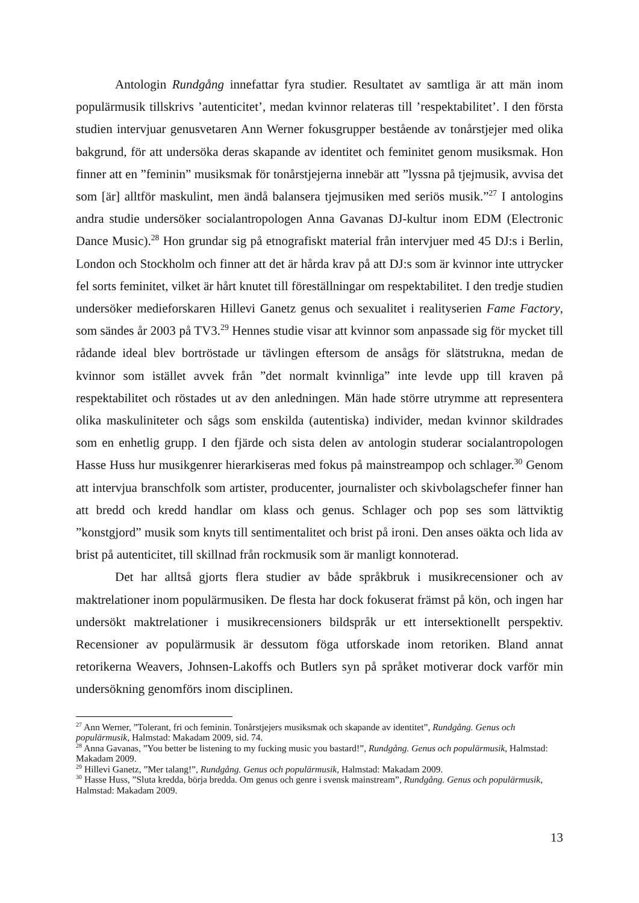Antologin Rundgång innefattar fyra studier. Resultatet av samtliga är att män inom populärmusik tillskrivs ’autenticitet’, medan kvinnor relateras till ’respektabilitet’. I den första studien intervjuar genusvetaren Ann Werner fokusgrupper bestående av tonårstjejer med olika bakgrund, för att undersöka deras skapande av identitet och feminitet genom musiksmak. Hon finner att en ”feminin” musiksmak för tonårstjejerna innebär att ”lyssna på tjejmusik, avvisa det som [är] alltför maskulint, men ändå balansera tjejmusiken med seriös musik.”<sup>27</sup> I antologins andra studie undersöker socialantropologen Anna Gavanas DJ-kultur inom EDM (Electronic Dance Music).<sup>28</sup> Hon grundar sig på etnografiskt material från intervjuer med 45 DJ:s i Berlin, London och Stockholm och finner att det är hårda krav på att DJ:s som är kvinnor inte uttrycker fel sorts feminitet, vilket är hårt knutet till föreställningar om respektabilitet. I den tredje studien undersöker medieforskaren Hillevi Ganetz genus och sexualitet i realityserien Fame Factory, som sändes år 2003 på TV3.<sup>29</sup> Hennes studie visar att kvinnor som anpassade sig för mycket till rådande ideal blev bortröstade ur tävlingen eftersom de ansågs för slätstrukna, medan de kvinnor som istället avvek från ”det normalt kvinnliga” inte levde upp till kraven på respektabilitet och röstades ut av den anledningen. Män hade större utrymme att representera olika maskuliniteter och sågs som enskilda (autentiska) individer, medan kvinnor skildrades som en enhetlig grupp. I den fjärde och sista delen av antologin studerar socialantropologen Hasse Huss hur musikgenrer hierarkiseras med fokus på mainstreampop och schlager.<sup>30</sup> Genom att intervjua branschfolk som artister, producenter, journalister och skivbolagschefer finner han att bredd och kredd handlar om klass och genus. Schlager och pop ses som lättviktig ”konstgjord” musik som knyts till sentimentalitet och brist på ironi. Den anses oäkta och lida av brist på autenticitet, till skillnad från rockmusik som är manligt konnoterad.
Det har alltså gjorts flera studier av både språkbruk i musikrecensioner och av maktrelationer inom populärmusiken. De flesta har dock fokuserat främst på kön, och ingen har undersökt maktrelationer i musikrecensioners bildspråk ur ett intersektionellt perspektiv. Recensioner av populärmusik är dessutom föga utforskade inom retoriken. Bland annat retorikerna Weavers, Johnsen-Lakoffs och Butlers syn på språket motiverar dock varför min undersökning genomförs inom disciplinen.
<sup>27</sup> Ann Werner, ”Tolerant, fri och feminin. Tonårstjejers musiksmak och skapande av identitet”, Rundgång. Genus och populärmusik, Halmstad: Makadam 2009, sid. 74.
<sup>28</sup> Anna Gavanas, ”You better be listening to my fucking music you bastard!”, Rundgång. Genus och populärmusik, Halmstad: Makadam 2009.
<sup>29</sup> Hillevi Ganetz, ”Mer talang!”, Rundgång. Genus och populärmusik, Halmstad: Makadam 2009.
<sup>30</sup> Hasse Huss, ”Sluta kredda, börja bredda. Om genus och genre i svensk mainstream”, Rundgång. Genus och populärmusik, Halmstad: Makadam 2009.
13